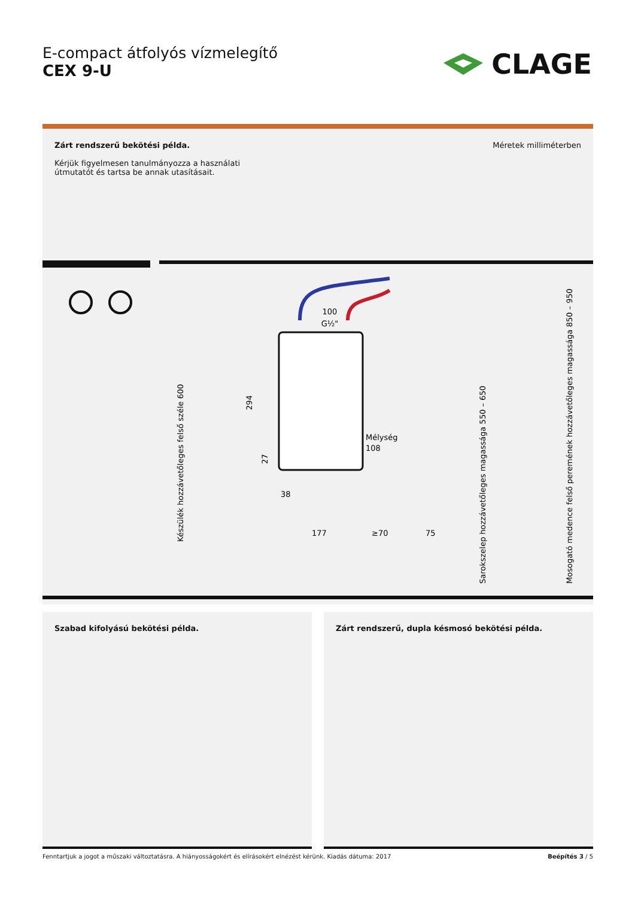E-compact átfolyós vízmelegítő
CEX 9-U
CLAGE
Zárt rendszerű bekötési példa.
Kérjük figyelmesen tanulmányozza a használati
útmutatót és tartsa be annak utasításait.
Méretek milliméterben
100
G½"
Mélység
108
38
177
≥70
75
294
27
Készülék hozzávetőleges felső széle 600
Sarokszelep hozzávetőleges magassága 550 – 650
Mosogató medence felső peremének hozzávetőleges magassága 850 – 950
Szabad kifolyású bekötési példa. Zárt rendszerű, dupla késmosó bekötési példa.
Fenntartjuk a jogot a műszaki változtatásra. A hiányosságokért és elírásokért elnézést kérünk. Kiadás dátuma: 2017 Beépítés 3 / 5